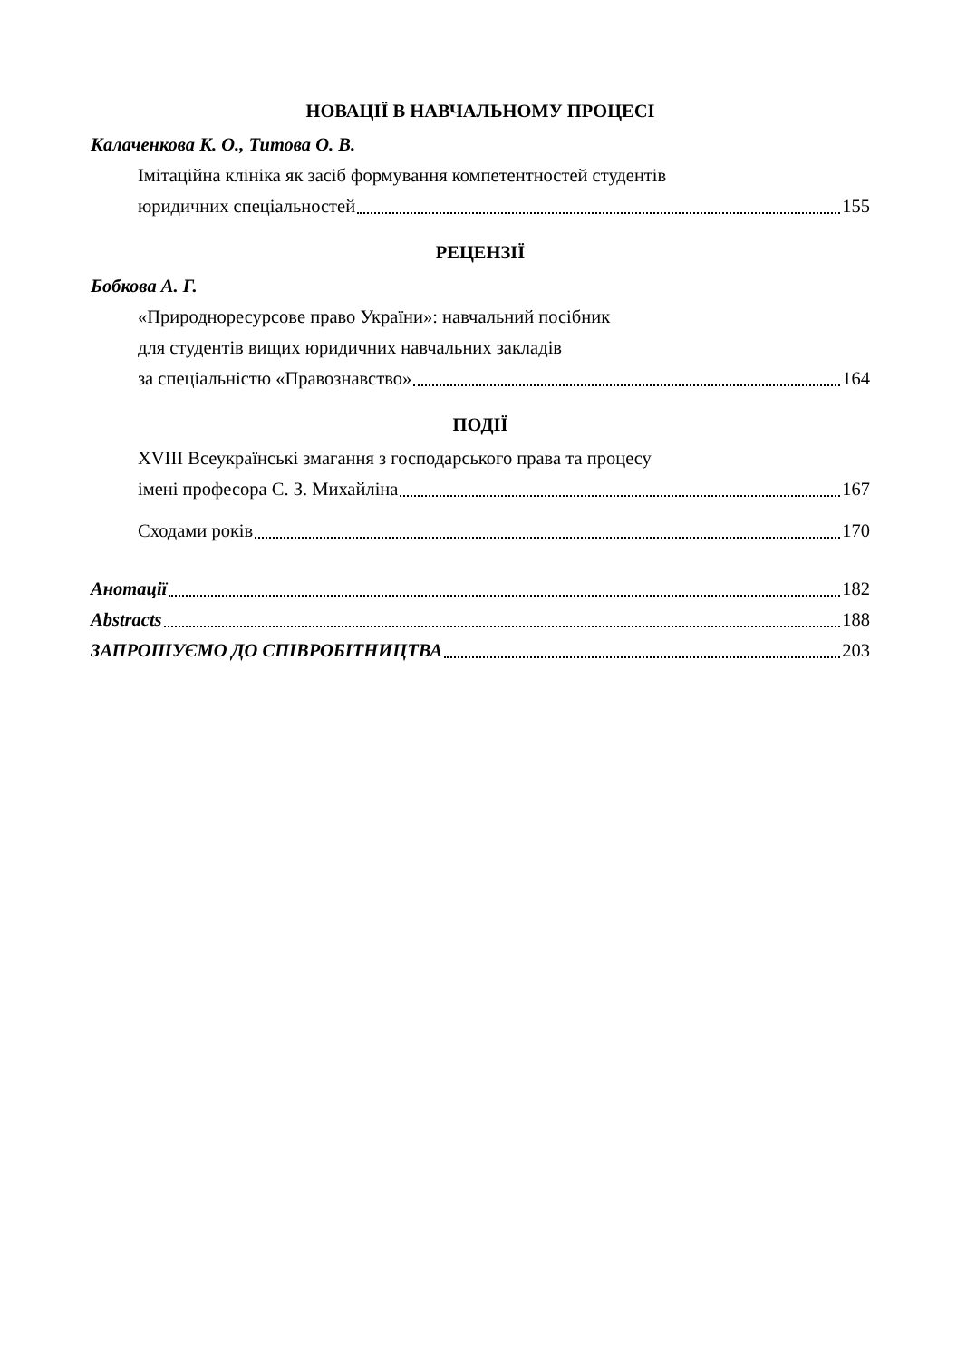НОВАЦІЇ В НАВЧАЛЬНОМУ ПРОЦЕСІ
Калаченкова К. О., Титова О. В.
Імітаційна клініка як засіб формування компетентностей студентів
юридичних спеціальностей 155
РЕЦЕНЗІЇ
Бобкова А. Г.
«Природноресурсове право України»: навчальний посібник
для студентів вищих юридичних навчальних закладів
за спеціальністю «Правознавство» 164
ПОДІЇ
XVIII Всеукраїнські змагання з господарського права та процесу
імені професора С. З. Михайліна 167
Сходами років 170
Анотації 182
Abstracts 188
ЗАПРОШУЄМО ДО СПІВРОБІТНИЦТВА 203